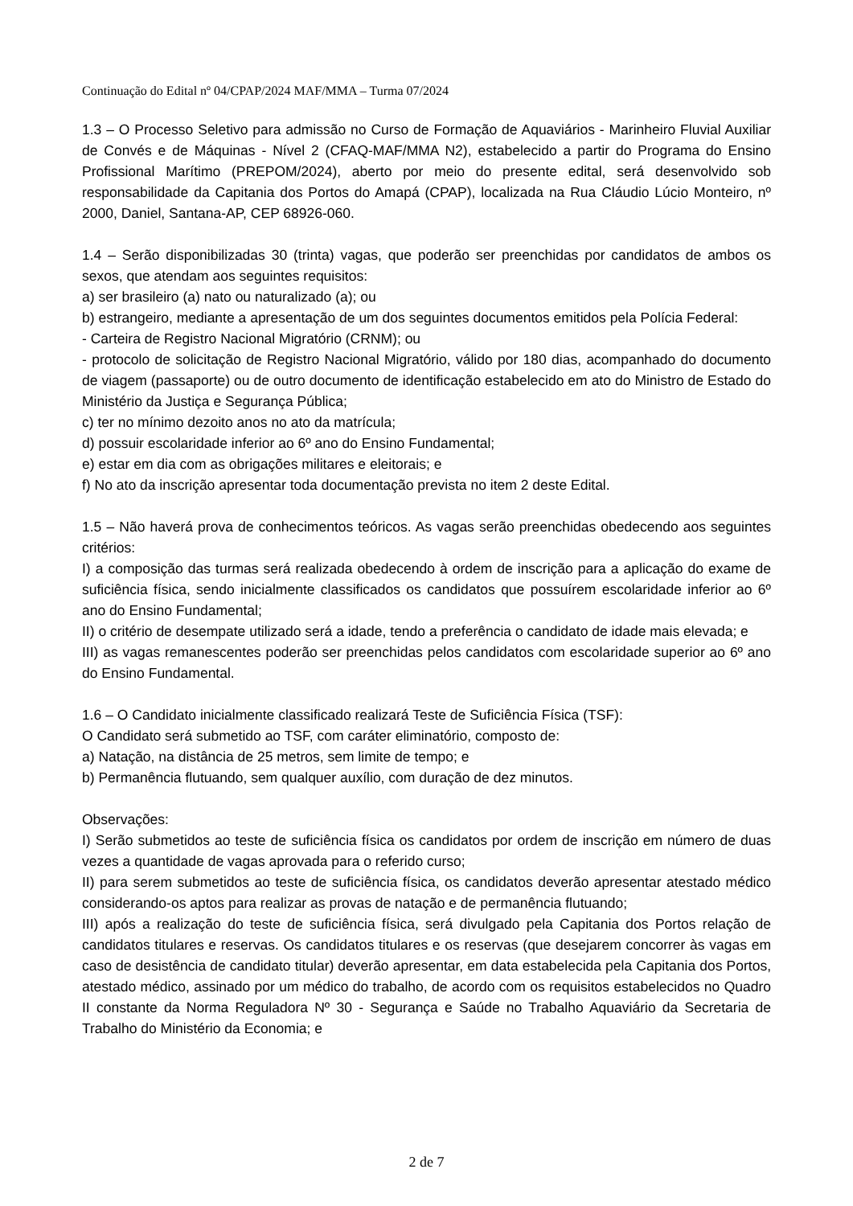Continuação do Edital nº 04/CPAP/2024 MAF/MMA – Turma 07/2024
1.3 – O Processo Seletivo para admissão no Curso de Formação de Aquaviários - Marinheiro Fluvial Auxiliar de Convés e de Máquinas - Nível 2 (CFAQ-MAF/MMA N2), estabelecido a partir do Programa do Ensino Profissional Marítimo (PREPOM/2024), aberto por meio do presente edital, será desenvolvido sob responsabilidade da Capitania dos Portos do Amapá (CPAP), localizada na Rua Cláudio Lúcio Monteiro, nº 2000, Daniel, Santana-AP, CEP 68926-060.
1.4 – Serão disponibilizadas 30 (trinta) vagas, que poderão ser preenchidas por candidatos de ambos os sexos, que atendam aos seguintes requisitos:
a) ser brasileiro (a) nato ou naturalizado (a); ou
b) estrangeiro, mediante a apresentação de um dos seguintes documentos emitidos pela Polícia Federal:
- Carteira de Registro Nacional Migratório (CRNM); ou
- protocolo de solicitação de Registro Nacional Migratório, válido por 180 dias, acompanhado do documento de viagem (passaporte) ou de outro documento de identificação estabelecido em ato do Ministro de Estado do Ministério da Justiça e Segurança Pública;
c) ter no mínimo dezoito anos no ato da matrícula;
d) possuir escolaridade inferior ao 6º ano do Ensino Fundamental;
e) estar em dia com as obrigações militares e eleitorais; e
f) No ato da inscrição apresentar toda documentação prevista no item 2 deste Edital.
1.5 – Não haverá prova de conhecimentos teóricos. As vagas serão preenchidas obedecendo aos seguintes critérios:
I) a composição das turmas será realizada obedecendo à ordem de inscrição para a aplicação do exame de suficiência física, sendo inicialmente classificados os candidatos que possuírem escolaridade inferior ao 6º ano do Ensino Fundamental;
II) o critério de desempate utilizado será a idade, tendo a preferência o candidato de idade mais elevada; e
III) as vagas remanescentes poderão ser preenchidas pelos candidatos com escolaridade superior ao 6º ano do Ensino Fundamental.
1.6 – O Candidato inicialmente classificado realizará Teste de Suficiência Física (TSF):
O Candidato será submetido ao TSF, com caráter eliminatório, composto de:
a) Natação, na distância de 25 metros, sem limite de tempo; e
b) Permanência flutuando, sem qualquer auxílio, com duração de dez minutos.
Observações:
I) Serão submetidos ao teste de suficiência física os candidatos por ordem de inscrição em número de duas vezes a quantidade de vagas aprovada para o referido curso;
II) para serem submetidos ao teste de suficiência física, os candidatos deverão apresentar atestado médico considerando-os aptos para realizar as provas de natação e de permanência flutuando;
III) após a realização do teste de suficiência física, será divulgado pela Capitania dos Portos relação de candidatos titulares e reservas. Os candidatos titulares e os reservas (que desejarem concorrer às vagas em caso de desistência de candidato titular) deverão apresentar, em data estabelecida pela Capitania dos Portos, atestado médico, assinado por um médico do trabalho, de acordo com os requisitos estabelecidos no Quadro II constante da Norma Reguladora Nº 30 - Segurança e Saúde no Trabalho Aquaviário da Secretaria de Trabalho do Ministério da Economia; e
2 de 7